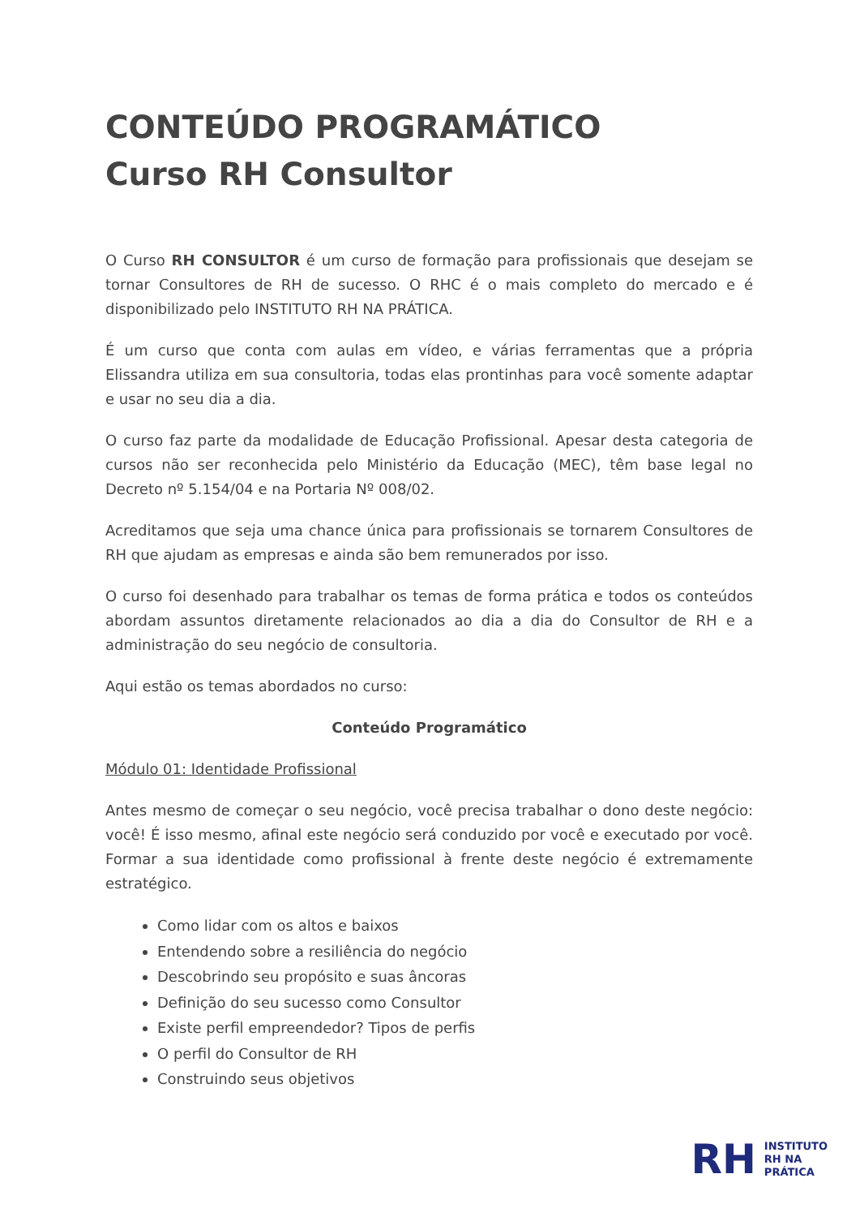CONTEÚDO PROGRAMÁTICO
Curso RH Consultor
O Curso RH CONSULTOR é um curso de formação para profissionais que desejam se tornar Consultores de RH de sucesso. O RHC é o mais completo do mercado e é disponibilizado pelo INSTITUTO RH NA PRÁTICA.
É um curso que conta com aulas em vídeo, e várias ferramentas que a própria Elissandra utiliza em sua consultoria, todas elas prontinhas para você somente adaptar e usar no seu dia a dia.
O curso faz parte da modalidade de Educação Profissional. Apesar desta categoria de cursos não ser reconhecida pelo Ministério da Educação (MEC), têm base legal no Decreto nº 5.154/04 e na Portaria Nº 008/02.
Acreditamos que seja uma chance única para profissionais se tornarem Consultores de RH que ajudam as empresas e ainda são bem remunerados por isso.
O curso foi desenhado para trabalhar os temas de forma prática e todos os conteúdos abordam assuntos diretamente relacionados ao dia a dia do Consultor de RH e a administração do seu negócio de consultoria.
Aqui estão os temas abordados no curso:
Conteúdo Programático
Módulo 01: Identidade Profissional
Antes mesmo de começar o seu negócio, você precisa trabalhar o dono deste negócio: você! É isso mesmo, afinal este negócio será conduzido por você e executado por você. Formar a sua identidade como profissional à frente deste negócio é extremamente estratégico.
Como lidar com os altos e baixos
Entendendo sobre a resiliência do negócio
Descobrindo seu propósito e suas âncoras
Definição do seu sucesso como Consultor
Existe perfil empreendedor? Tipos de perfis
O perfil do Consultor de RH
Construindo seus objetivos
RH INSTITUTO
RH NA
PRÁTICA